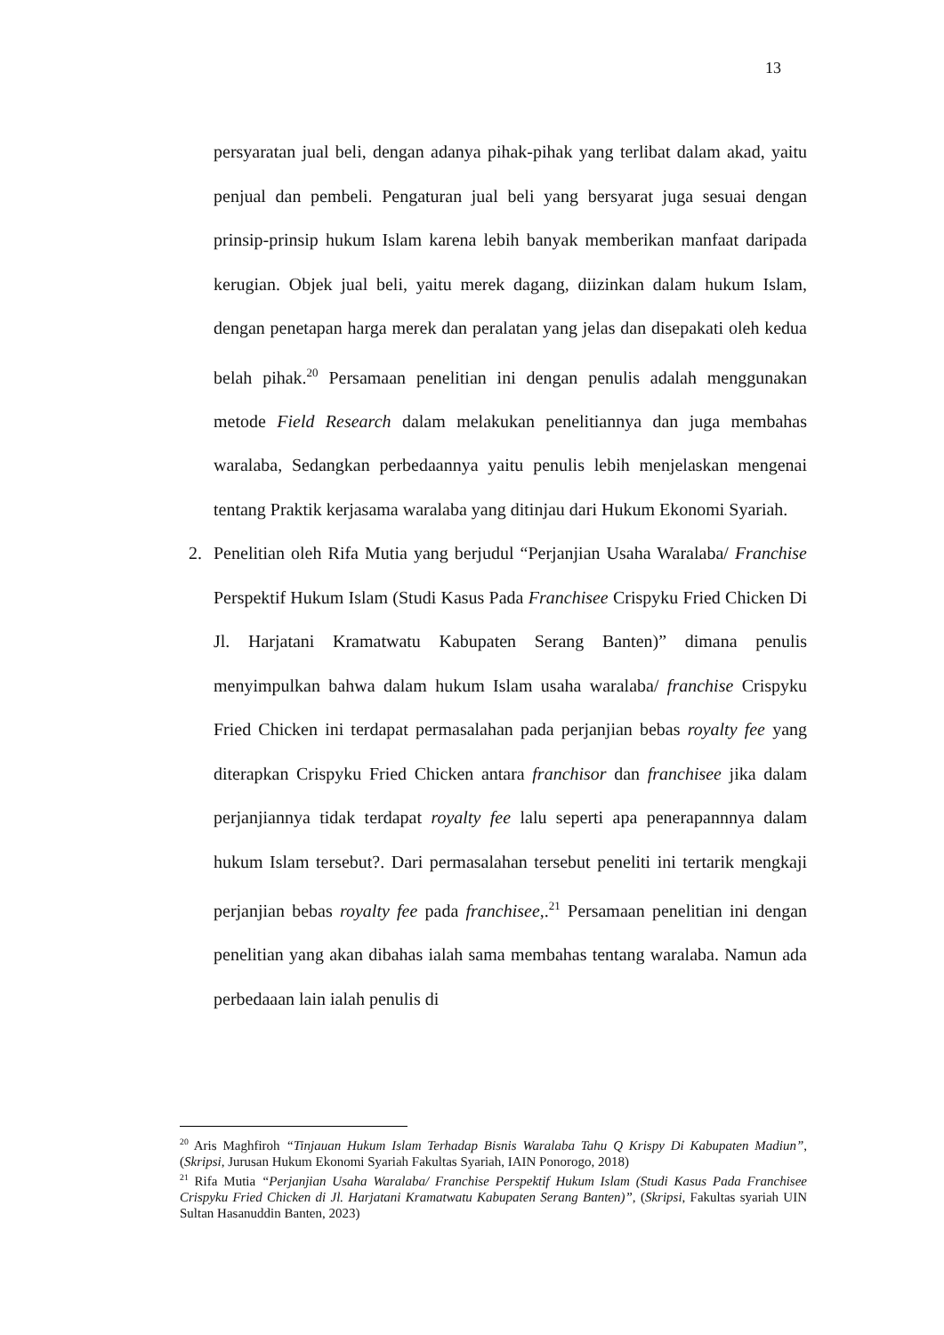13
persyaratan jual beli, dengan adanya pihak-pihak yang terlibat dalam akad, yaitu penjual dan pembeli. Pengaturan jual beli yang bersyarat juga sesuai dengan prinsip-prinsip hukum Islam karena lebih banyak memberikan manfaat daripada kerugian. Objek jual beli, yaitu merek dagang, diizinkan dalam hukum Islam, dengan penetapan harga merek dan peralatan yang jelas dan disepakati oleh kedua belah pihak.<sup>20</sup> Persamaan penelitian ini dengan penulis adalah menggunakan metode Field Research dalam melakukan penelitiannya dan juga membahas waralaba, Sedangkan perbedaannya yaitu penulis lebih menjelaskan mengenai tentang Praktik kerjasama waralaba yang ditinjau dari Hukum Ekonomi Syariah.
2. Penelitian oleh Rifa Mutia yang berjudul “Perjanjian Usaha Waralaba/ Franchise Perspektif Hukum Islam (Studi Kasus Pada Franchisee Crispyku Fried Chicken Di Jl. Harjatani Kramatwatu Kabupaten Serang Banten)” dimana penulis menyimpulkan bahwa dalam hukum Islam usaha waralaba/ franchise Crispyku Fried Chicken ini terdapat permasalahan pada perjanjian bebas royalty fee yang diterapkan Crispyku Fried Chicken antara franchisor dan franchisee jika dalam perjanjiannya tidak terdapat royalty fee lalu seperti apa penerapannnya dalam hukum Islam tersebut?. Dari permasalahan tersebut peneliti ini tertarik mengkaji perjanjian bebas royalty fee pada franchisee,.<sup>21</sup> Persamaan penelitian ini dengan penelitian yang akan dibahas ialah sama membahas tentang waralaba. Namun ada perbedaaan lain ialah penulis di
<sup>20</sup> Aris Maghfiroh “Tinjauan Hukum Islam Terhadap Bisnis Waralaba Tahu Q Krispy Di Kabupaten Madiun”, (Skripsi, Jurusan Hukum Ekonomi Syariah Fakultas Syariah, IAIN Ponorogo, 2018)
<sup>21</sup> Rifa Mutia “Perjanjian Usaha Waralaba/ Franchise Perspektif Hukum Islam (Studi Kasus Pada Franchisee Crispyku Fried Chicken di Jl. Harjatani Kramatwatu Kabupaten Serang Banten)”, (Skripsi, Fakultas syariah UIN Sultan Hasanuddin Banten, 2023)